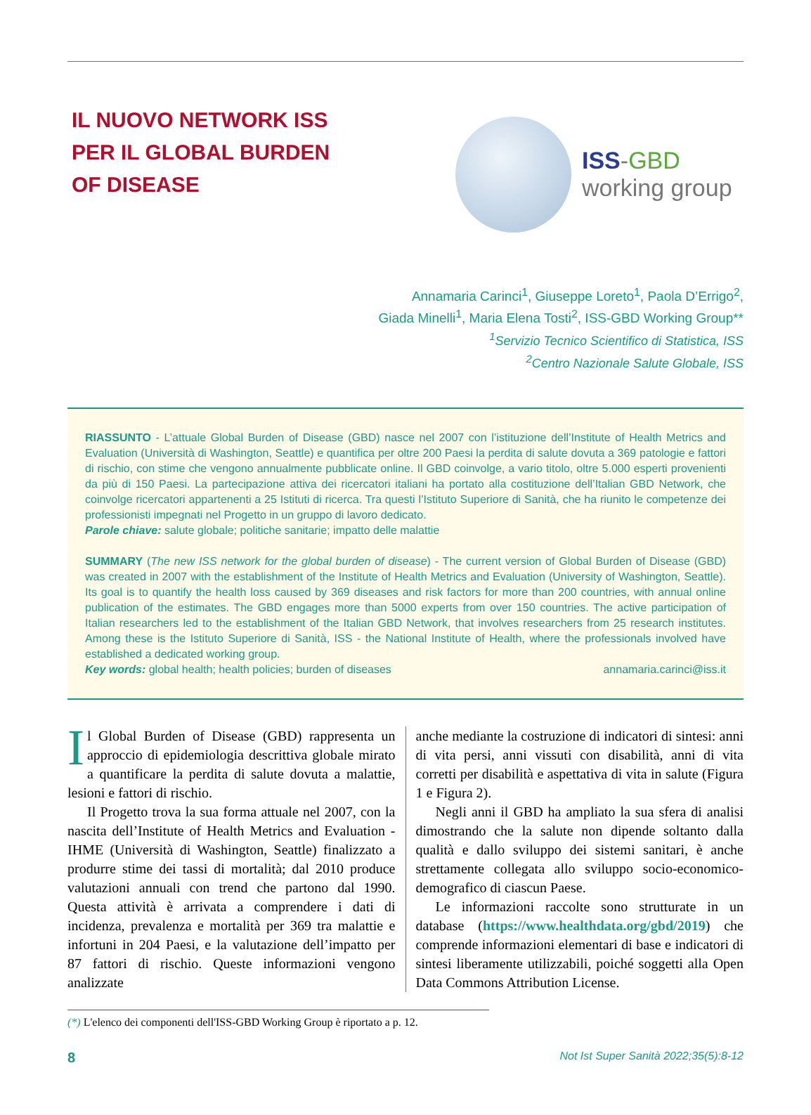IL NUOVO NETWORK ISS
PER IL GLOBAL BURDEN
OF DISEASE
ISS-GBD
working group
Annamaria Carinci<sup>1</sup>, Giuseppe Loreto<sup>1</sup>, Paola D’Errigo<sup>2</sup>,
Giada Minelli<sup>1</sup>, Maria Elena Tosti<sup>2</sup>, ISS-GBD Working Group**
<sup>1</sup> Servizio Tecnico Scientifico di Statistica, ISS
<sup>2</sup> Centro Nazionale Salute Globale, ISS
RIASSUNTO - L’attuale Global Burden of Disease (GBD) nasce nel 2007 con l’istituzione dell’Institute of Health Metrics and Evaluation (Università di Washington, Seattle) e quantifica per oltre 200 Paesi la perdita di salute dovuta a 369 patologie e fattori di rischio, con stime che vengono annualmente pubblicate online. Il GBD coinvolge, a vario titolo, oltre 5.000 esperti provenienti da più di 150 Paesi. La partecipazione attiva dei ricercatori italiani ha portato alla costituzione dell’Italian GBD Network, che coinvolge ricercatori appartenenti a 25 Istituti di ricerca. Tra questi l’Istituto Superiore di Sanità, che ha riunito le competenze dei professionisti impegnati nel Progetto in un gruppo di lavoro dedicato.
Parole chiave: salute globale; politiche sanitarie; impatto delle malattie
SUMMARY (The new ISS network for the global burden of disease) - The current version of Global Burden of Disease (GBD) was created in 2007 with the establishment of the Institute of Health Metrics and Evaluation (University of Washington, Seattle). Its goal is to quantify the health loss caused by 369 diseases and risk factors for more than 200 countries, with annual online publication of the estimates. The GBD engages more than 5000 experts from over 150 countries. The active participation of Italian researchers led to the establishment of the Italian GBD Network, that involves researchers from 25 research institutes. Among these is the Istituto Superiore di Sanità, ISS - the National Institute of Health, where the professionals involved have established a dedicated working group.
Key words: global health; health policies; burden of diseases annamaria.carinci@iss.it
Il Global Burden of Disease (GBD) rappresenta un approccio di epidemiologia descrittiva globale mirato a quantificare la perdita di salute dovuta a malattie, lesioni e fattori di rischio.
Il Progetto trova la sua forma attuale nel 2007, con la nascita dell’Institute of Health Metrics and Evaluation - IHME (Università di Washington, Seattle) finalizzato a produrre stime dei tassi di mortalità; dal 2010 produce valutazioni annuali con trend che partono dal 1990. Questa attività è arrivata a comprendere i dati di incidenza, prevalenza e mortalità per 369 tra malattie e infortuni in 204 Paesi, e la valutazione dell’impatto per 87 fattori di rischio. Queste informazioni vengono analizzate
anche mediante la costruzione di indicatori di sintesi: anni di vita persi, anni vissuti con disabilità, anni di vita corretti per disabilità e aspettativa di vita in salute (Figura 1 e Figura 2).
Negli anni il GBD ha ampliato la sua sfera di analisi dimostrando che la salute non dipende soltanto dalla qualità e dallo sviluppo dei sistemi sanitari, è anche strettamente collegata allo sviluppo socio-economico-demografico di ciascun Paese.
Le informazioni raccolte sono strutturate in un database (https://www.healthdata.org/gbd/2019) che comprende informazioni elementari di base e indicatori di sintesi liberamente utilizzabili, poiché soggetti alla Open Data Commons Attribution License.
(*) L'elenco dei componenti dell'ISS-GBD Working Group è riportato a p. 12.
8 Not Ist Super Sanità 2022;35(5):8-12